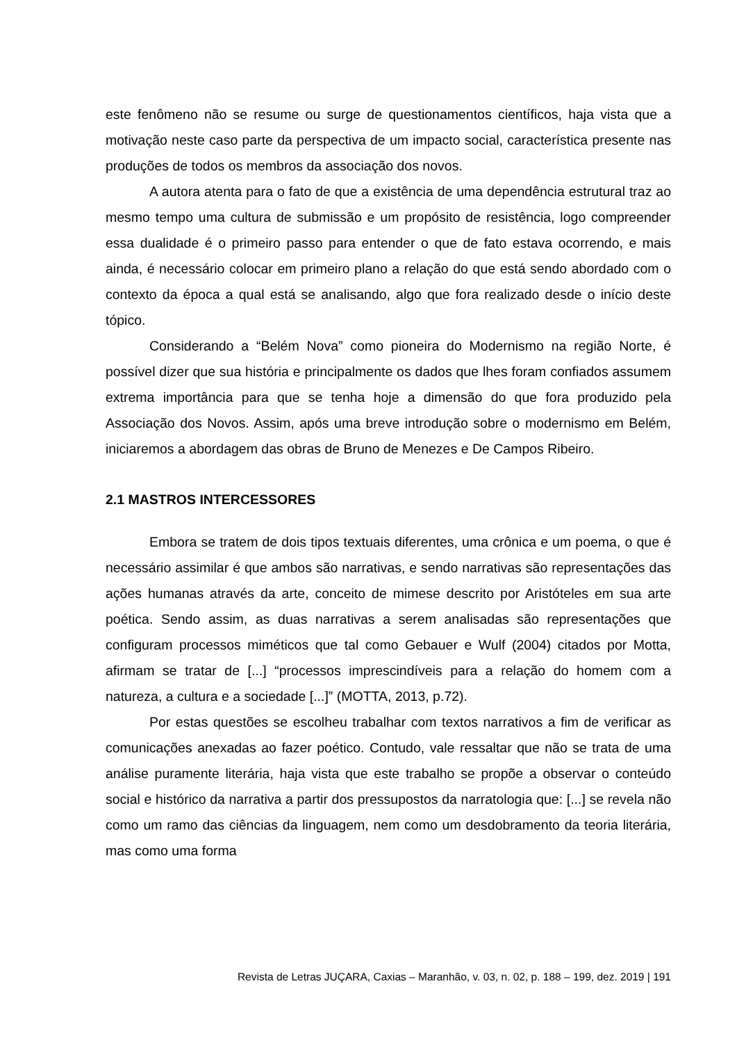este fenômeno não se resume ou surge de questionamentos científicos, haja vista que a motivação neste caso parte da perspectiva de um impacto social, característica presente nas produções de todos os membros da associação dos novos.
A autora atenta para o fato de que a existência de uma dependência estrutural traz ao mesmo tempo uma cultura de submissão e um propósito de resistência, logo compreender essa dualidade é o primeiro passo para entender o que de fato estava ocorrendo, e mais ainda, é necessário colocar em primeiro plano a relação do que está sendo abordado com o contexto da época a qual está se analisando, algo que fora realizado desde o início deste tópico.
Considerando a “Belém Nova” como pioneira do Modernismo na região Norte, é possível dizer que sua história e principalmente os dados que lhes foram confiados assumem extrema importância para que se tenha hoje a dimensão do que fora produzido pela Associação dos Novos. Assim, após uma breve introdução sobre o modernismo em Belém, iniciaremos a abordagem das obras de Bruno de Menezes e De Campos Ribeiro.
2.1 MASTROS INTERCESSORES
Embora se tratem de dois tipos textuais diferentes, uma crônica e um poema, o que é necessário assimilar é que ambos são narrativas, e sendo narrativas são representações das ações humanas através da arte, conceito de mimese descrito por Aristóteles em sua arte poética. Sendo assim, as duas narrativas a serem analisadas são representações que configuram processos miméticos que tal como Gebauer e Wulf (2004) citados por Motta, afirmam se tratar de [...] “processos imprescindíveis para a relação do homem com a natureza, a cultura e a sociedade [...]” (MOTTA, 2013, p.72).
Por estas questões se escolheu trabalhar com textos narrativos a fim de verificar as comunicações anexadas ao fazer poético. Contudo, vale ressaltar que não se trata de uma análise puramente literária, haja vista que este trabalho se propõe a observar o conteúdo social e histórico da narrativa a partir dos pressupostos da narratologia que: [...] se revela não como um ramo das ciências da linguagem, nem como um desdobramento da teoria literária, mas como uma forma
Revista de Letras JUÇARA, Caxias – Maranhão, v. 03, n. 02, p. 188 – 199, dez. 2019 | 191